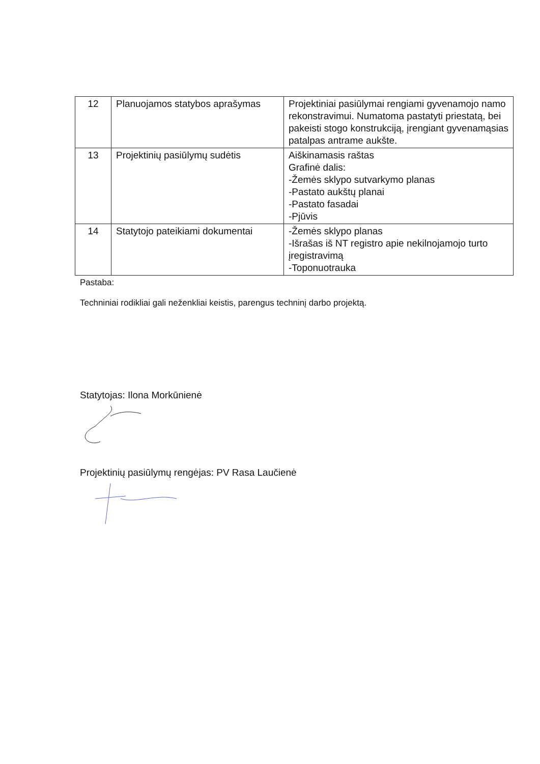| 12 | Planuojamos statybos aprašymas | Projektiniai pasiūlymai rengiami gyvenamojo namo rekonstravimui. Numatoma pastatyti priestatą, bei pakeisti stogo konstrukciją, įrengiant gyvenamąsias patalpas antrame aukšte. |
| 13 | Projektinių pasiūlymų sudėtis | Aiškinamasis raštas Grafinė dalis: -Žemės sklypo sutvarkymo planas -Pastato aukštų planai -Pastato fasadai -Pjūvis |
| 14 | Statytojo pateikiami dokumentai | -Žemės sklypo planas -Išrašas iš NT registro apie nekilnojamojo turto įregistravimą -Toponuotrauka |
Pastaba:
Techniniai rodikliai gali neženkliai keistis, parengus techninį darbo projektą.
Statytojas: Ilona Morkūnienė
Projektinių pasiūlymų rengėjas: PV Rasa Laučienė